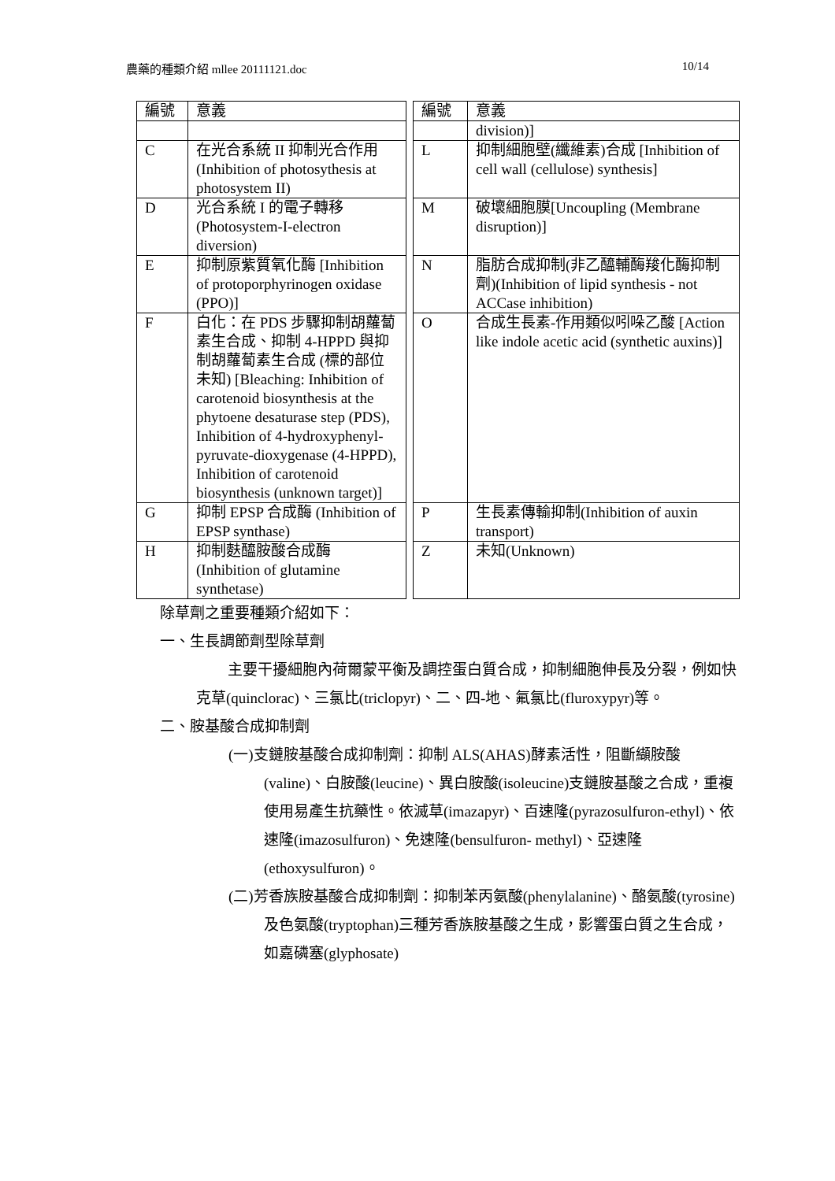農藥的種類介紹 mllee 20111121.doc 10/14
| 編號 | 意義 | | 編號 | 意義 |
| | | | | division)] |
| C | 在光合系統 II 抑制光合作用(Inhibition of photosythesis at photosystem II) | | L | 抑制細胞壁(纖維素)合成 [Inhibition of cell wall (cellulose) synthesis] |
| D | 光合系統 I 的電子轉移 (Photosystem-I-electron diversion) | | M | 破壞細胞膜[Uncoupling (Membrane disruption)] |
| E | 抑制原紫質氧化酶 [Inhibition of protoporphyrinogen oxidase (PPO)] | | N | 脂肪合成抑制(非乙醯輔酶羧化酶抑制劑)(Inhibition of lipid synthesis - not ACCase inhibition) |
| F | 白化：在 PDS 步驟抑制胡蘿蔔素生合成、抑制 4-HPPD 與抑制胡蘿蔔素生合成 (標的部位未知) [Bleaching: Inhibition of carotenoid biosynthesis at the phytoene desaturase step (PDS), Inhibition of 4-hydroxyphenyl-pyruvate-dioxygenase (4-HPPD), Inhibition of carotenoid biosynthesis (unknown target)] | | O | 合成生長素-作用類似吲哚乙酸 [Action like indole acetic acid (synthetic auxins)] |
| G | 抑制 EPSP 合成酶 (Inhibition of EPSP synthase) | | P | 生長素傳輸抑制(Inhibition of auxin transport) |
| H | 抑制麩醯胺酸合成酶 (Inhibition of glutamine synthetase) | | Z | 未知(Unknown) |
除草劑之重要種類介紹如下：
一、生長調節劑型除草劑
主要干擾細胞內荷爾蒙平衡及調控蛋白質合成，抑制細胞伸長及分裂，例如快克草(quinclorac)、三氯比(triclopyr)、二、四-地、氟氯比(fluroxypyr)等。
二、胺基酸合成抑制劑
(一)支鏈胺基酸合成抑制劑：抑制 ALS(AHAS)酵素活性，阻斷纈胺酸(valine)、白胺酸(leucine)、異白胺酸(isoleucine)支鏈胺基酸之合成，重複使用易產生抗藥性。依滅草(imazapyr)、百速隆(pyrazosulfuron-ethyl)、依速隆(imazosulfuron)、免速隆(bensulfuron- methyl)、亞速隆(ethoxysulfuron)。
(二)芳香族胺基酸合成抑制劑：抑制苯丙氨酸(phenylalanine)、酪氨酸(tyrosine)及色氨酸(tryptophan)三種芳香族胺基酸之生成，影響蛋白質之生合成，如嘉磷塞(glyphosate)